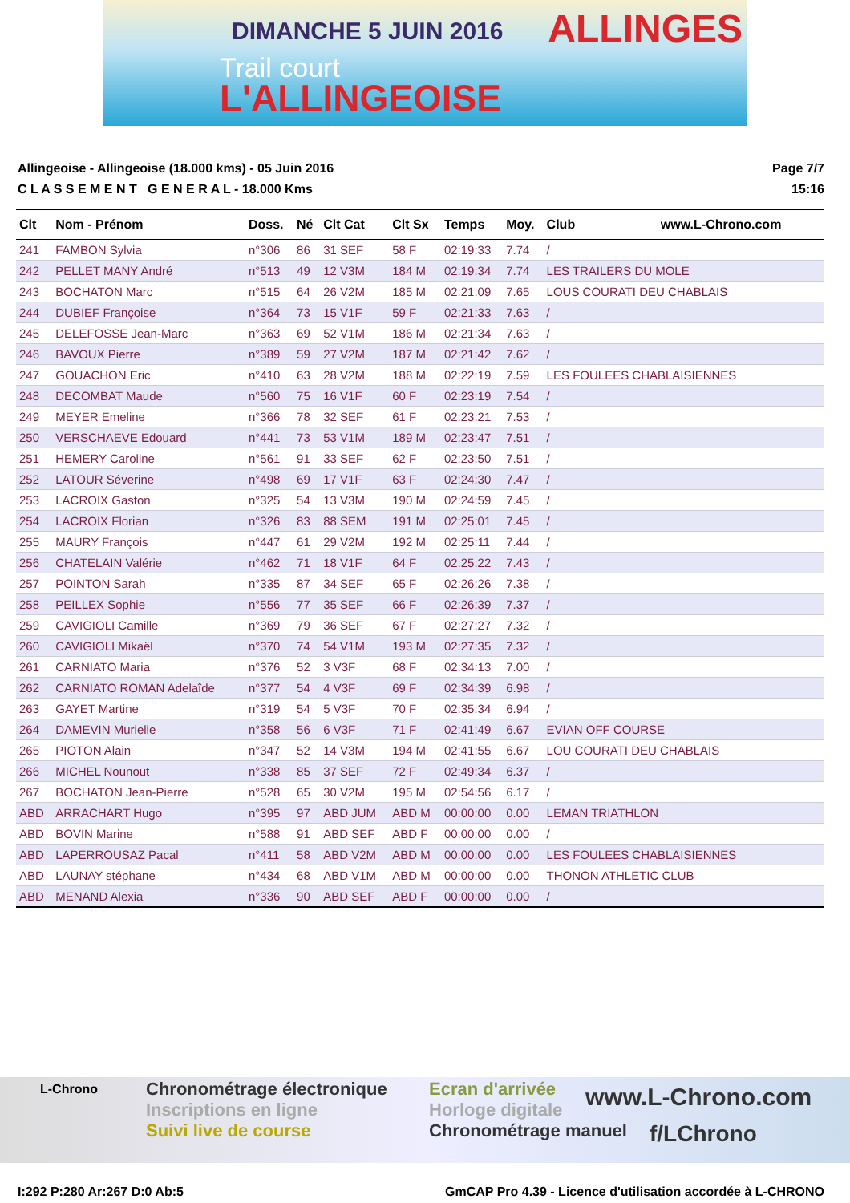DIMANCHE 5 JUIN 2016 ALLINGES
Trail court
L'ALLINGEOISE
Allingeoise - Allingeoise (18.000 kms) - 05 Juin 2016
C L A S S E M E N T G E N E R A L - 18.000 Kms
Page 7/7
15:16
| Clt | Nom - Prénom | Doss. | Né | Clt Cat | Clt Sx | Temps | Moy. | Club www.L-Chrono.com |
| --- | --- | --- | --- | --- | --- | --- | --- | --- |
| 241 | FAMBON Sylvia | n°306 | 86 | 31 SEF | 58 F | 02:19:33 | 7.74 | / |
| 242 | PELLET MANY André | n°513 | 49 | 12 V3M | 184 M | 02:19:34 | 7.74 | LES TRAILERS DU MOLE |
| 243 | BOCHATON Marc | n°515 | 64 | 26 V2M | 185 M | 02:21:09 | 7.65 | LOUS COURATI DEU CHABLAIS |
| 244 | DUBIEF Françoise | n°364 | 73 | 15 V1F | 59 F | 02:21:33 | 7.63 | / |
| 245 | DELEFOSSE Jean-Marc | n°363 | 69 | 52 V1M | 186 M | 02:21:34 | 7.63 | / |
| 246 | BAVOUX Pierre | n°389 | 59 | 27 V2M | 187 M | 02:21:42 | 7.62 | / |
| 247 | GOUACHON Eric | n°410 | 63 | 28 V2M | 188 M | 02:22:19 | 7.59 | LES FOULEES CHABLAISIENNES |
| 248 | DECOMBAT Maude | n°560 | 75 | 16 V1F | 60 F | 02:23:19 | 7.54 | / |
| 249 | MEYER Emeline | n°366 | 78 | 32 SEF | 61 F | 02:23:21 | 7.53 | / |
| 250 | VERSCHAEVE Edouard | n°441 | 73 | 53 V1M | 189 M | 02:23:47 | 7.51 | / |
| 251 | HEMERY Caroline | n°561 | 91 | 33 SEF | 62 F | 02:23:50 | 7.51 | / |
| 252 | LATOUR Séverine | n°498 | 69 | 17 V1F | 63 F | 02:24:30 | 7.47 | / |
| 253 | LACROIX Gaston | n°325 | 54 | 13 V3M | 190 M | 02:24:59 | 7.45 | / |
| 254 | LACROIX Florian | n°326 | 83 | 88 SEM | 191 M | 02:25:01 | 7.45 | / |
| 255 | MAURY François | n°447 | 61 | 29 V2M | 192 M | 02:25:11 | 7.44 | / |
| 256 | CHATELAIN Valérie | n°462 | 71 | 18 V1F | 64 F | 02:25:22 | 7.43 | / |
| 257 | POINTON Sarah | n°335 | 87 | 34 SEF | 65 F | 02:26:26 | 7.38 | / |
| 258 | PEILLEX Sophie | n°556 | 77 | 35 SEF | 66 F | 02:26:39 | 7.37 | / |
| 259 | CAVIGIOLI Camille | n°369 | 79 | 36 SEF | 67 F | 02:27:27 | 7.32 | / |
| 260 | CAVIGIOLI Mikaël | n°370 | 74 | 54 V1M | 193 M | 02:27:35 | 7.32 | / |
| 261 | CARNIATO Maria | n°376 | 52 | 3 V3F | 68 F | 02:34:13 | 7.00 | / |
| 262 | CARNIATO ROMAN Adelaîde | n°377 | 54 | 4 V3F | 69 F | 02:34:39 | 6.98 | / |
| 263 | GAYET Martine | n°319 | 54 | 5 V3F | 70 F | 02:35:34 | 6.94 | / |
| 264 | DAMEVIN Murielle | n°358 | 56 | 6 V3F | 71 F | 02:41:49 | 6.67 | EVIAN OFF COURSE |
| 265 | PIOTON Alain | n°347 | 52 | 14 V3M | 194 M | 02:41:55 | 6.67 | LOU COURATI DEU CHABLAIS |
| 266 | MICHEL Nounout | n°338 | 85 | 37 SEF | 72 F | 02:49:34 | 6.37 | / |
| 267 | BOCHATON Jean-Pierre | n°528 | 65 | 30 V2M | 195 M | 02:54:56 | 6.17 | / |
| ABD | ARRACHART Hugo | n°395 | 97 | ABD JUM | ABD M | 00:00:00 | 0.00 | LEMAN TRIATHLON |
| ABD | BOVIN Marine | n°588 | 91 | ABD SEF | ABD F | 00:00:00 | 0.00 | / |
| ABD | LAPERROUSAZ Pacal | n°411 | 58 | ABD V2M | ABD M | 00:00:00 | 0.00 | LES FOULEES CHABLAISIENNES |
| ABD | LAUNAY stéphane | n°434 | 68 | ABD V1M | ABD M | 00:00:00 | 0.00 | THONON ATHLETIC CLUB |
| ABD | MENAND Alexia | n°336 | 90 | ABD SEF | ABD F | 00:00:00 | 0.00 | / |
L-Chrono Chronométrage électronique
Inscriptions en ligne
Suivi live de course
Ecran d'arrivée
Horloge digitale
Chronométrage manuel
www.L-Chrono.com
f/LChrono
I:292 P:280 Ar:267 D:0 Ab:5 GmCAP Pro 4.39 - Licence d'utilisation accordée à L-CHRONO